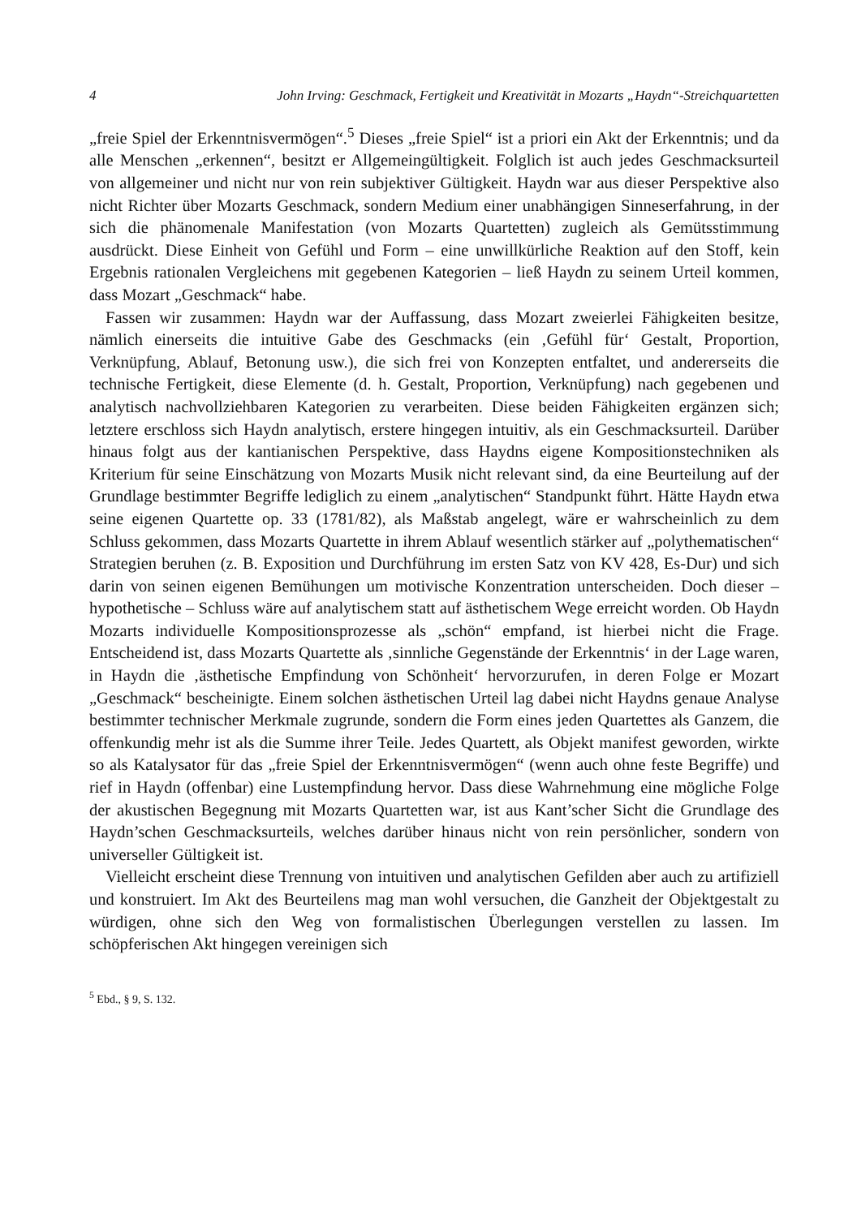4 John Irving: Geschmack, Fertigkeit und Kreativität in Mozarts „Haydn“-Streichquartetten
„freie Spiel der Erkenntnisvermögen“.<sup>5</sup> Dieses „freie Spiel“ ist a priori ein Akt der Erkenntnis; und da alle Menschen „erkennen“, besitzt er Allgemeingültigkeit. Folglich ist auch jedes Geschmacksurteil von allgemeiner und nicht nur von rein subjektiver Gültigkeit. Haydn war aus dieser Perspektive also nicht Richter über Mozarts Geschmack, sondern Medium einer unabhängigen Sinneserfahrung, in der sich die phänomenale Manifestation (von Mozarts Quartetten) zugleich als Gemütsstimmung ausdrückt. Diese Einheit von Gefühl und Form – eine unwillkürliche Reaktion auf den Stoff, kein Ergebnis rationalen Vergleichens mit gegebenen Kategorien – ließ Haydn zu seinem Urteil kommen, dass Mozart „Geschmack“ habe.
Fassen wir zusammen: Haydn war der Auffassung, dass Mozart zweierlei Fähigkeiten besitze, nämlich einerseits die intuitive Gabe des Geschmacks (ein ‚Gefühl für‘ Gestalt, Proportion, Verknüpfung, Ablauf, Betonung usw.), die sich frei von Konzepten entfaltet, und andererseits die technische Fertigkeit, diese Elemente (d. h. Gestalt, Proportion, Verknüpfung) nach gegebenen und analytisch nachvollziehbaren Kategorien zu verarbeiten. Diese beiden Fähigkeiten ergänzen sich; letztere erschloss sich Haydn analytisch, erstere hingegen intuitiv, als ein Geschmacksurteil. Darüber hinaus folgt aus der kantianischen Perspektive, dass Haydns eigene Kompositionstechniken als Kriterium für seine Einschätzung von Mozarts Musik nicht relevant sind, da eine Beurteilung auf der Grundlage bestimmter Begriffe lediglich zu einem „analytischen“ Standpunkt führt. Hätte Haydn etwa seine eigenen Quartette op. 33 (1781/82), als Maßstab angelegt, wäre er wahrscheinlich zu dem Schluss gekommen, dass Mozarts Quartette in ihrem Ablauf wesentlich stärker auf „polythematischen“ Strategien beruhen (z. B. Exposition und Durchführung im ersten Satz von KV 428, Es-Dur) und sich darin von seinen eigenen Bemühungen um motivische Konzentration unterscheiden. Doch dieser – hypothetische – Schluss wäre auf analytischem statt auf ästhetischem Wege erreicht worden. Ob Haydn Mozarts individuelle Kompositionsprozesse als „schön“ empfand, ist hierbei nicht die Frage. Entscheidend ist, dass Mozarts Quartette als ‚sinnliche Gegenstände der Erkenntnis‘ in der Lage waren, in Haydn die ‚ästhetische Empfindung von Schönheit‘ hervorzurufen, in deren Folge er Mozart „Geschmack“ bescheinigte. Einem solchen ästhetischen Urteil lag dabei nicht Haydns genaue Analyse bestimmter technischer Merkmale zugrunde, sondern die Form eines jeden Quartettes als Ganzem, die offenkundig mehr ist als die Summe ihrer Teile. Jedes Quartett, als Objekt manifest geworden, wirkte so als Katalysator für das „freie Spiel der Erkenntnisvermögen“ (wenn auch ohne feste Begriffe) und rief in Haydn (offenbar) eine Lustempfindung hervor. Dass diese Wahrnehmung eine mögliche Folge der akustischen Begegnung mit Mozarts Quartetten war, ist aus Kant’scher Sicht die Grundlage des Haydn’schen Geschmacksurteils, welches darüber hinaus nicht von rein persönlicher, sondern von universeller Gültigkeit ist.
Vielleicht erscheint diese Trennung von intuitiven und analytischen Gefilden aber auch zu artifiziell und konstruiert. Im Akt des Beurteilens mag man wohl versuchen, die Ganzheit der Objektgestalt zu würdigen, ohne sich den Weg von formalistischen Überlegungen verstellen zu lassen. Im schöpferischen Akt hingegen vereinigen sich
<sup>5</sup> Ebd., § 9, S. 132.